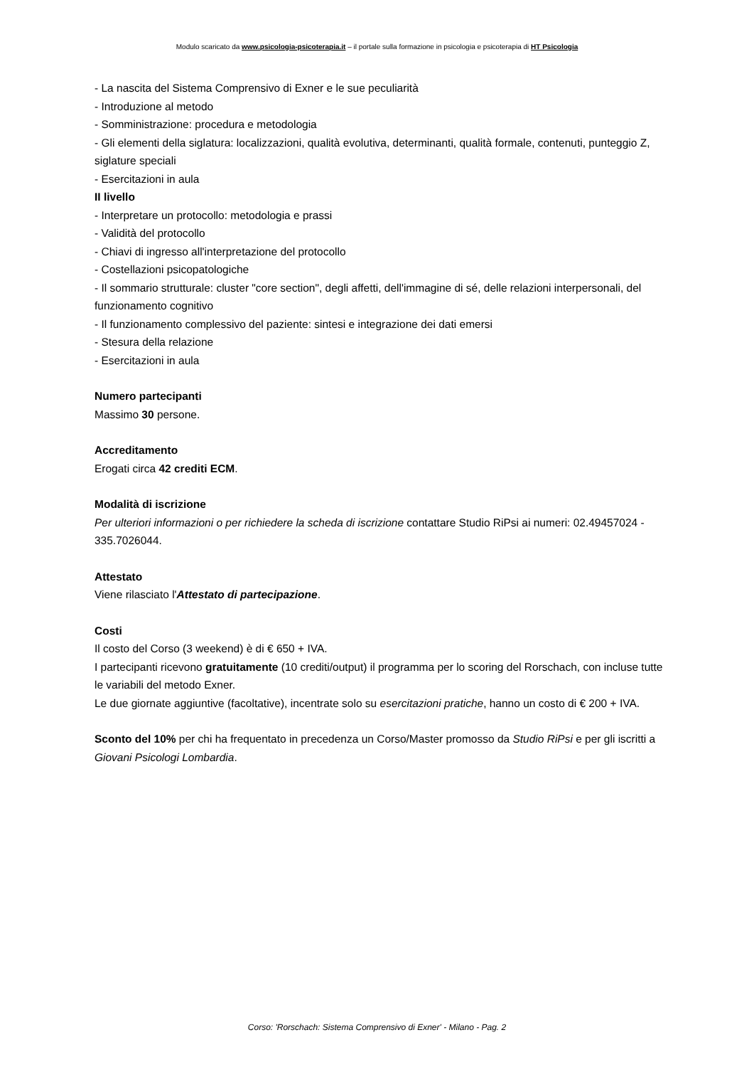Modulo scaricato da www.psicologia-psicoterapia.it – il portale sulla formazione in psicologia e psicoterapia di HT Psicologia
- La nascita del Sistema Comprensivo di Exner e le sue peculiarità
- Introduzione al metodo
- Somministrazione: procedura e metodologia
- Gli elementi della siglatura: localizzazioni, qualità evolutiva, determinanti, qualità formale, contenuti, punteggio Z, siglature speciali
- Esercitazioni in aula
II livello
- Interpretare un protocollo: metodologia e prassi
- Validità del protocollo
- Chiavi di ingresso all'interpretazione del protocollo
- Costellazioni psicopatologiche
- Il sommario strutturale: cluster "core section", degli affetti, dell'immagine di sé, delle relazioni interpersonali, del funzionamento cognitivo
- Il funzionamento complessivo del paziente: sintesi e integrazione dei dati emersi
- Stesura della relazione
- Esercitazioni in aula
Numero partecipanti
Massimo 30 persone.
Accreditamento
Erogati circa 42 crediti ECM.
Modalità di iscrizione
Per ulteriori informazioni o per richiedere la scheda di iscrizione contattare Studio RiPsi ai numeri: 02.49457024 - 335.7026044.
Attestato
Viene rilasciato l'Attestato di partecipazione.
Costi
Il costo del Corso (3 weekend) è di € 650 + IVA.
I partecipanti ricevono gratuitamente (10 crediti/output) il programma per lo scoring del Rorschach, con incluse tutte le variabili del metodo Exner.
Le due giornate aggiuntive (facoltative), incentrate solo su esercitazioni pratiche, hanno un costo di € 200 + IVA.
Sconto del 10% per chi ha frequentato in precedenza un Corso/Master promosso da Studio RiPsi e per gli iscritti a Giovani Psicologi Lombardia.
Corso: 'Rorschach: Sistema Comprensivo di Exner' - Milano - Pag. 2